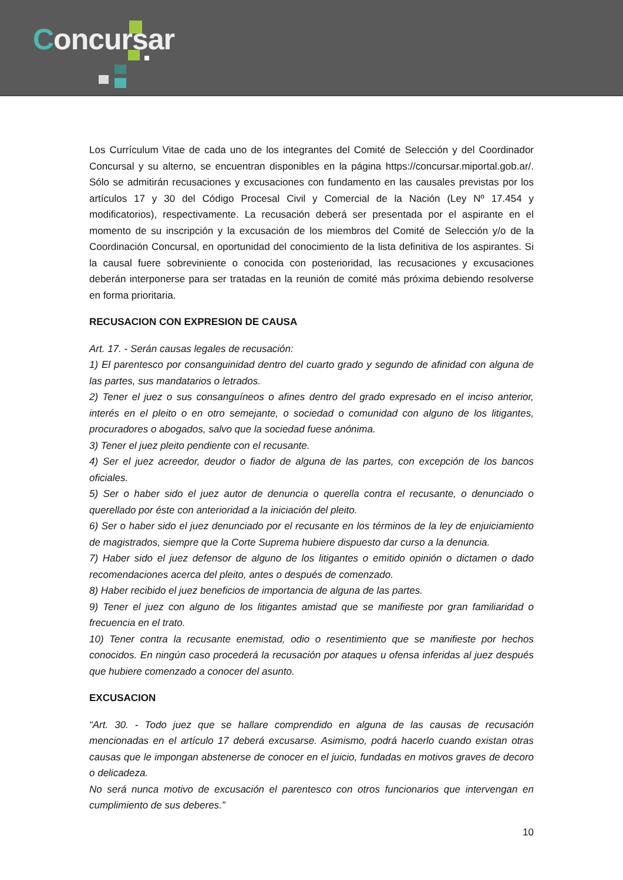Concursar
Los Currículum Vitae de cada uno de los integrantes del Comité de Selección y del Coordinador Concursal y su alterno, se encuentran disponibles en la página https://concursar.miportal.gob.ar/. Sólo se admitirán recusaciones y excusaciones con fundamento en las causales previstas por los artículos 17 y 30 del Código Procesal Civil y Comercial de la Nación (Ley Nº 17.454 y modificatorios), respectivamente. La recusación deberá ser presentada por el aspirante en el momento de su inscripción y la excusación de los miembros del Comité de Selección y/o de la Coordinación Concursal, en oportunidad del conocimiento de la lista definitiva de los aspirantes. Si la causal fuere sobreviniente o conocida con posterioridad, las recusaciones y excusaciones deberán interponerse para ser tratadas en la reunión de comité más próxima debiendo resolverse en forma prioritaria.
RECUSACION CON EXPRESION DE CAUSA
Art. 17. - Serán causas legales de recusación:
1) El parentesco por consanguinidad dentro del cuarto grado y segundo de afinidad con alguna de las partes, sus mandatarios o letrados.
2) Tener el juez o sus consanguíneos o afines dentro del grado expresado en el inciso anterior, interés en el pleito o en otro semejante, o sociedad o comunidad con alguno de los litigantes, procuradores o abogados, salvo que la sociedad fuese anónima.
3) Tener el juez pleito pendiente con el recusante.
4) Ser el juez acreedor, deudor o fiador de alguna de las partes, con excepción de los bancos oficiales.
5) Ser o haber sido el juez autor de denuncia o querella contra el recusante, o denunciado o querellado por éste con anterioridad a la iniciación del pleito.
6) Ser o haber sido el juez denunciado por el recusante en los términos de la ley de enjuiciamiento de magistrados, siempre que la Corte Suprema hubiere dispuesto dar curso a la denuncia.
7) Haber sido el juez defensor de alguno de los litigantes o emitido opinión o dictamen o dado recomendaciones acerca del pleito, antes o después de comenzado.
8) Haber recibido el juez beneficios de importancia de alguna de las partes.
9) Tener el juez con alguno de los litigantes amistad que se manifieste por gran familiaridad o frecuencia en el trato.
10) Tener contra la recusante enemistad, odio o resentimiento que se manifieste por hechos conocidos. En ningún caso procederá la recusación por ataques u ofensa inferidas al juez después que hubiere comenzado a conocer del asunto.
EXCUSACION
“Art. 30. - Todo juez que se hallare comprendido en alguna de las causas de recusación mencionadas en el artículo 17 deberá excusarse. Asimismo, podrá hacerlo cuando existan otras causas que le impongan abstenerse de conocer en el juicio, fundadas en motivos graves de decoro o delicadeza.
No será nunca motivo de excusación el parentesco con otros funcionarios que intervengan en cumplimiento de sus deberes.”
10